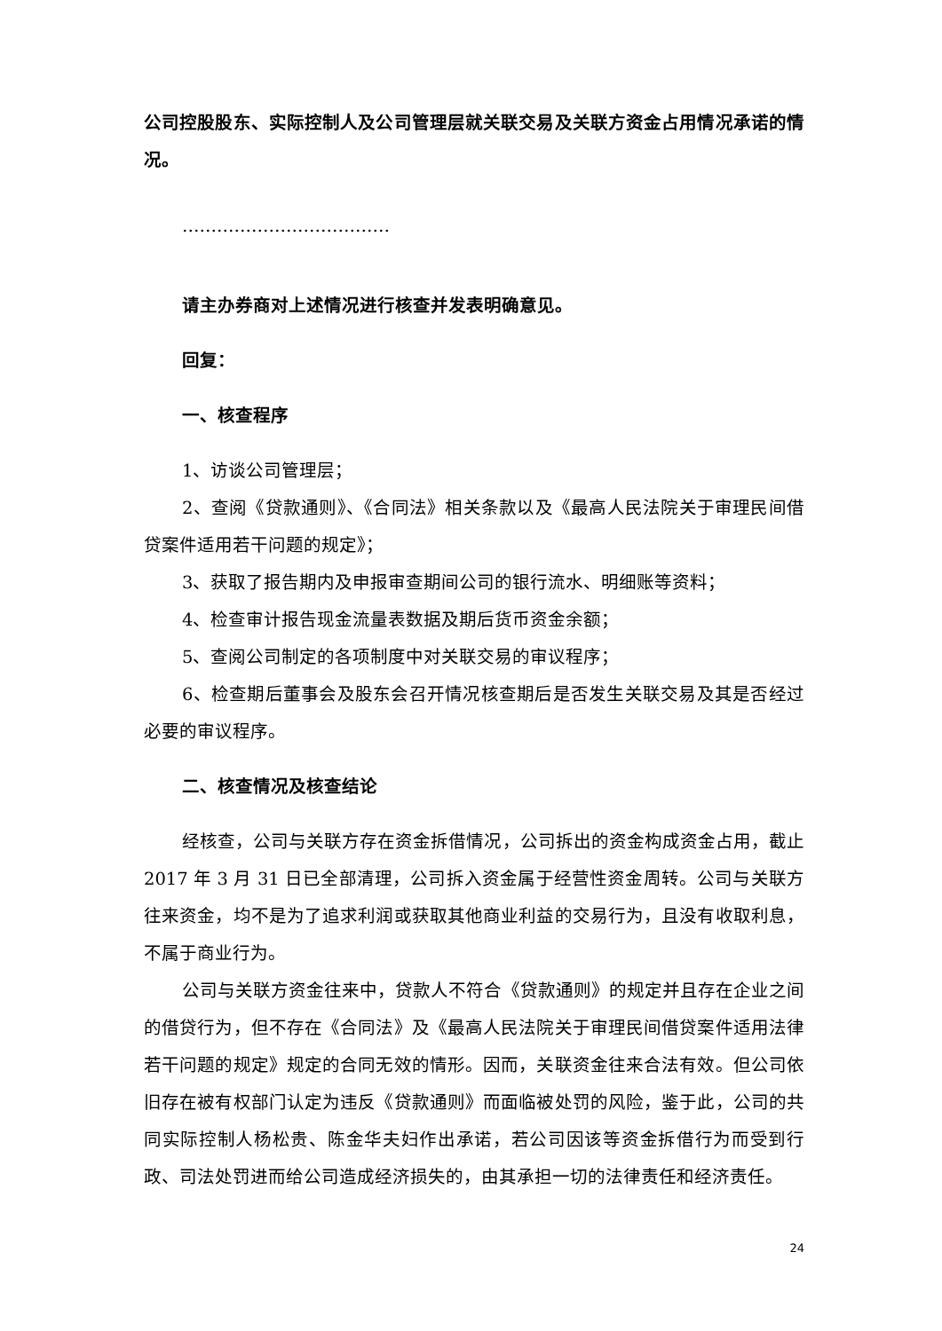公司控股股东、实际控制人及公司管理层就关联交易及关联方资金占用情况承诺的情况。
………………………………
请主办券商对上述情况进行核查并发表明确意见。
回复：
一、核查程序
1、访谈公司管理层；
2、查阅《贷款通则》、《合同法》相关条款以及《最高人民法院关于审理民间借贷案件适用若干问题的规定》；
3、获取了报告期内及申报审查期间公司的银行流水、明细账等资料；
4、检查审计报告现金流量表数据及期后货币资金余额；
5、查阅公司制定的各项制度中对关联交易的审议程序；
6、检查期后董事会及股东会召开情况核查期后是否发生关联交易及其是否经过必要的审议程序。
二、核查情况及核查结论
经核查，公司与关联方存在资金拆借情况，公司拆出的资金构成资金占用，截止 2017 年 3 月 31 日已全部清理，公司拆入资金属于经营性资金周转。公司与关联方往来资金，均不是为了追求利润或获取其他商业利益的交易行为，且没有收取利息，不属于商业行为。
公司与关联方资金往来中，贷款人不符合《贷款通则》的规定并且存在企业之间的借贷行为，但不存在《合同法》及《最高人民法院关于审理民间借贷案件适用法律若干问题的规定》规定的合同无效的情形。因而，关联资金往来合法有效。但公司依旧存在被有权部门认定为违反《贷款通则》而面临被处罚的风险，鉴于此，公司的共同实际控制人杨松贵、陈金华夫妇作出承诺，若公司因该等资金拆借行为而受到行政、司法处罚进而给公司造成经济损失的，由其承担一切的法律责任和经济责任。
24